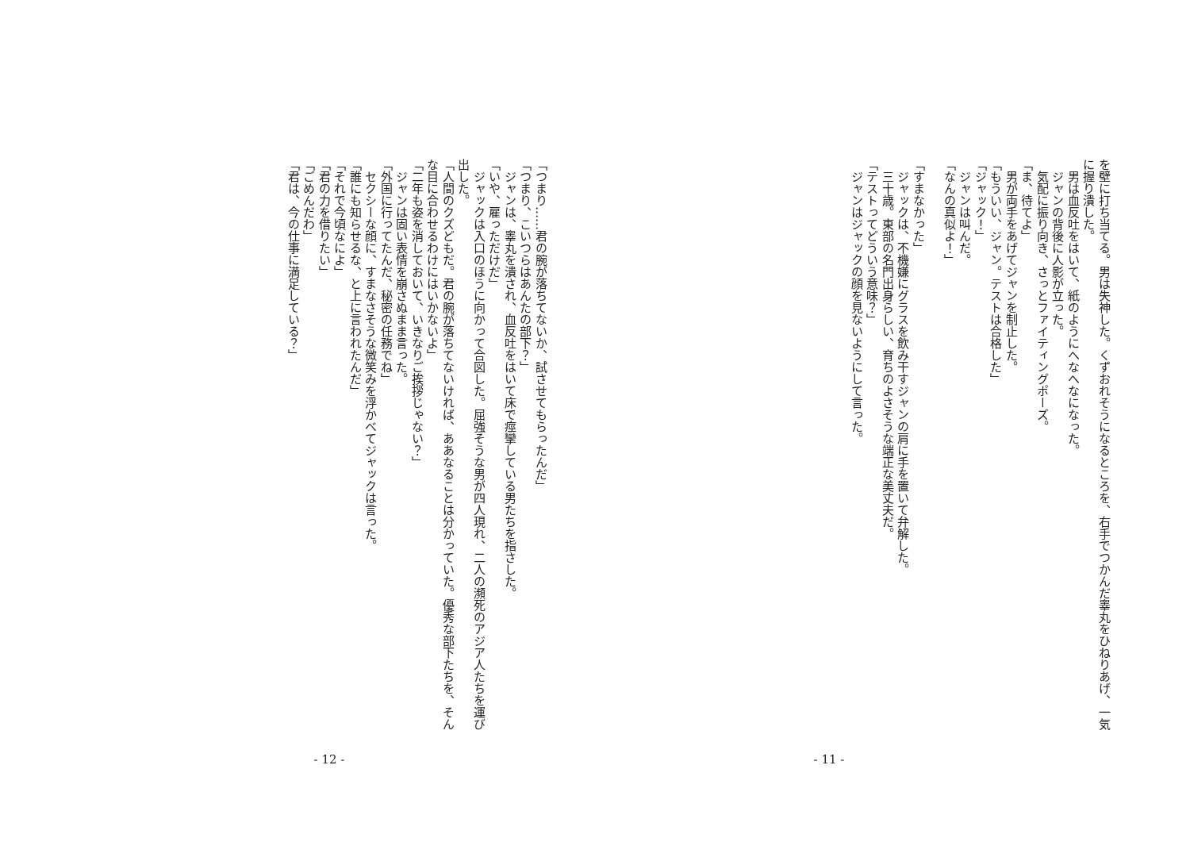を壁に打ち当てる。男は失神した。くずおれそうになるところを、右手でつかんだ睾丸をひねりあげ、一気に握り潰した。
　男は血反吐をはいて、紙のようにへなへなになった。
　ジャンの背後に人影が立った。
　気配に振り向き、さっとファイティングポーズ。
「ま、待てよ」
　男が両手をあげてジャンを制止した。
「もういい、ジャン。テストは合格した」
「ジャック！」
　ジャンは叫んだ。
「なんの真似よ！」
　
「すまなかった」
　ジャックは、不機嫌にグラスを飲み干すジャンの肩に手を置いて弁解した。
　三十歳。東部の名門出身らしい、育ちのよさそうな端正な美丈夫だ。
「テストってどういう意味？」
　ジャンはジャックの顔を見ないようにして言った。
- 11 -
「つまり……君の腕が落ちてないか、試させてもらったんだ」
「つまり、こいつらはあんたの部下？」
　ジャンは、睾丸を潰され、血反吐をはいて床で痙攣している男たちを指さした。
「いや、雇っただけだ」
　ジャックは入口のほうに向かって合図した。屈強そうな男が四人現れ、二人の瀕死のアジア人たちを運び出した。
「人間のクズどもだ。君の腕が落ちてないければ、ああなることは分かっていた。優秀な部下たちを、そんな目に合わせるわけにはいかないよ」
「二年も姿を消しておいて、いきなりご挨拶じゃない？」
　ジャンは固い表情を崩さぬまま言った。
「外国に行ってたんだ、秘密の任務でね」
　セクシーな顔に、すまなさそうな微笑みを浮かべてジャックは言った。
「誰にも知らせるな、と上に言われたんだ」
「それで今頃なによ」
「君の力を借りたい」
「ごめんだわ」
「君は、今の仕事に満足している？」
- 12 -